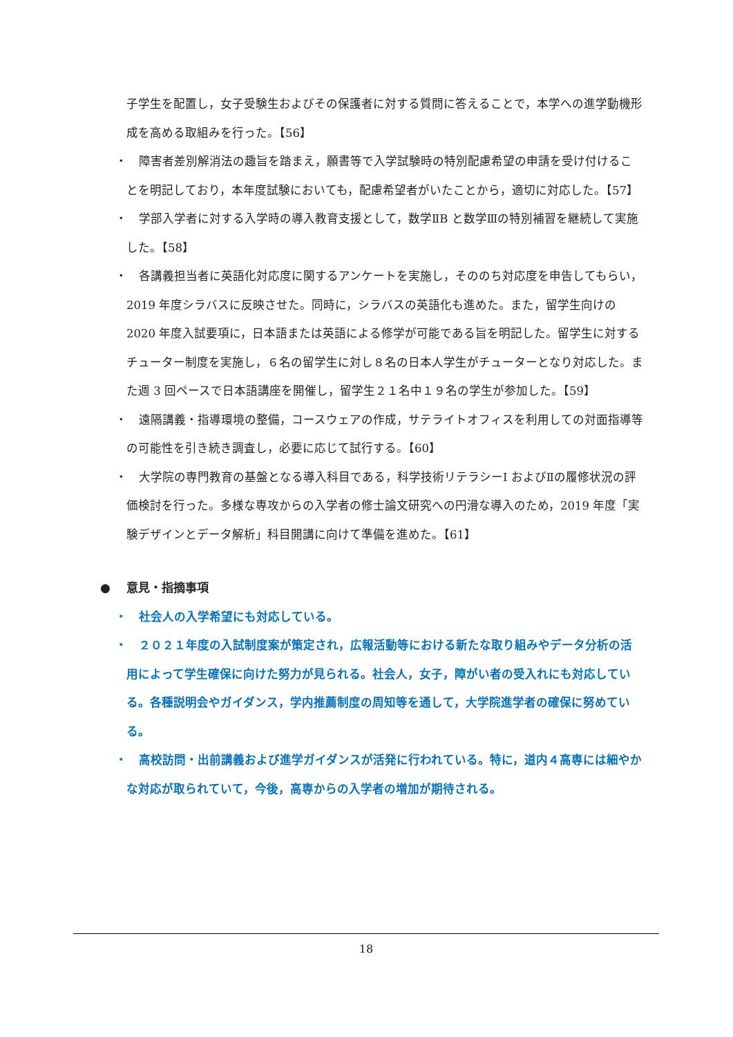子学生を配置し，女子受験生およびその保護者に対する質問に答えることで，本学への進学動機形成を高める取組みを行った。【56】
・
障害者差別解消法の趣旨を踏まえ，願書等で入学試験時の特別配慮希望の申請を受け付けることを明記しており，本年度試験においても，配慮希望者がいたことから，適切に対応した。【57】
・
学部入学者に対する入学時の導入教育支援として，数学ⅡB と数学Ⅲの特別補習を継続して実施した。【58】
・
各講義担当者に英語化対応度に関するアンケートを実施し，そののち対応度を申告してもらい，2019 年度シラバスに反映させた。同時に，シラバスの英語化も進めた。また，留学生向けの 2020 年度入試要項に，日本語または英語による修学が可能である旨を明記した。留学生に対するチューター制度を実施し，６名の留学生に対し８名の日本人学生がチューターとなり対応した。また週 3 回ペースで日本語講座を開催し，留学生２１名中１９名の学生が参加した。【59】
・
遠隔講義・指導環境の整備，コースウェアの作成，サテライトオフィスを利用しての対面指導等の可能性を引き続き調査し，必要に応じて試行する。【60】
・
大学院の専門教育の基盤となる導入科目である，科学技術リテラシーI およびⅡの履修状況の評価検討を行った。多様な専攻からの入学者の修士論文研究への円滑な導入のため，2019 年度「実験デザインとデータ解析」科目開講に向けて準備を進めた。【61】
● 意見・指摘事項
・
社会人の入学希望にも対応している。
・
２０２１年度の入試制度案が策定され，広報活動等における新たな取り組みやデータ分析の活用によって学生確保に向けた努力が見られる。社会人，女子，障がい者の受入れにも対応している。各種説明会やガイダンス，学内推薦制度の周知等を通して，大学院進学者の確保に努めている。
・
高校訪問・出前講義および進学ガイダンスが活発に行われている。特に，道内４高専には細やかな対応が取られていて，今後，高専からの入学者の増加が期待される。
18